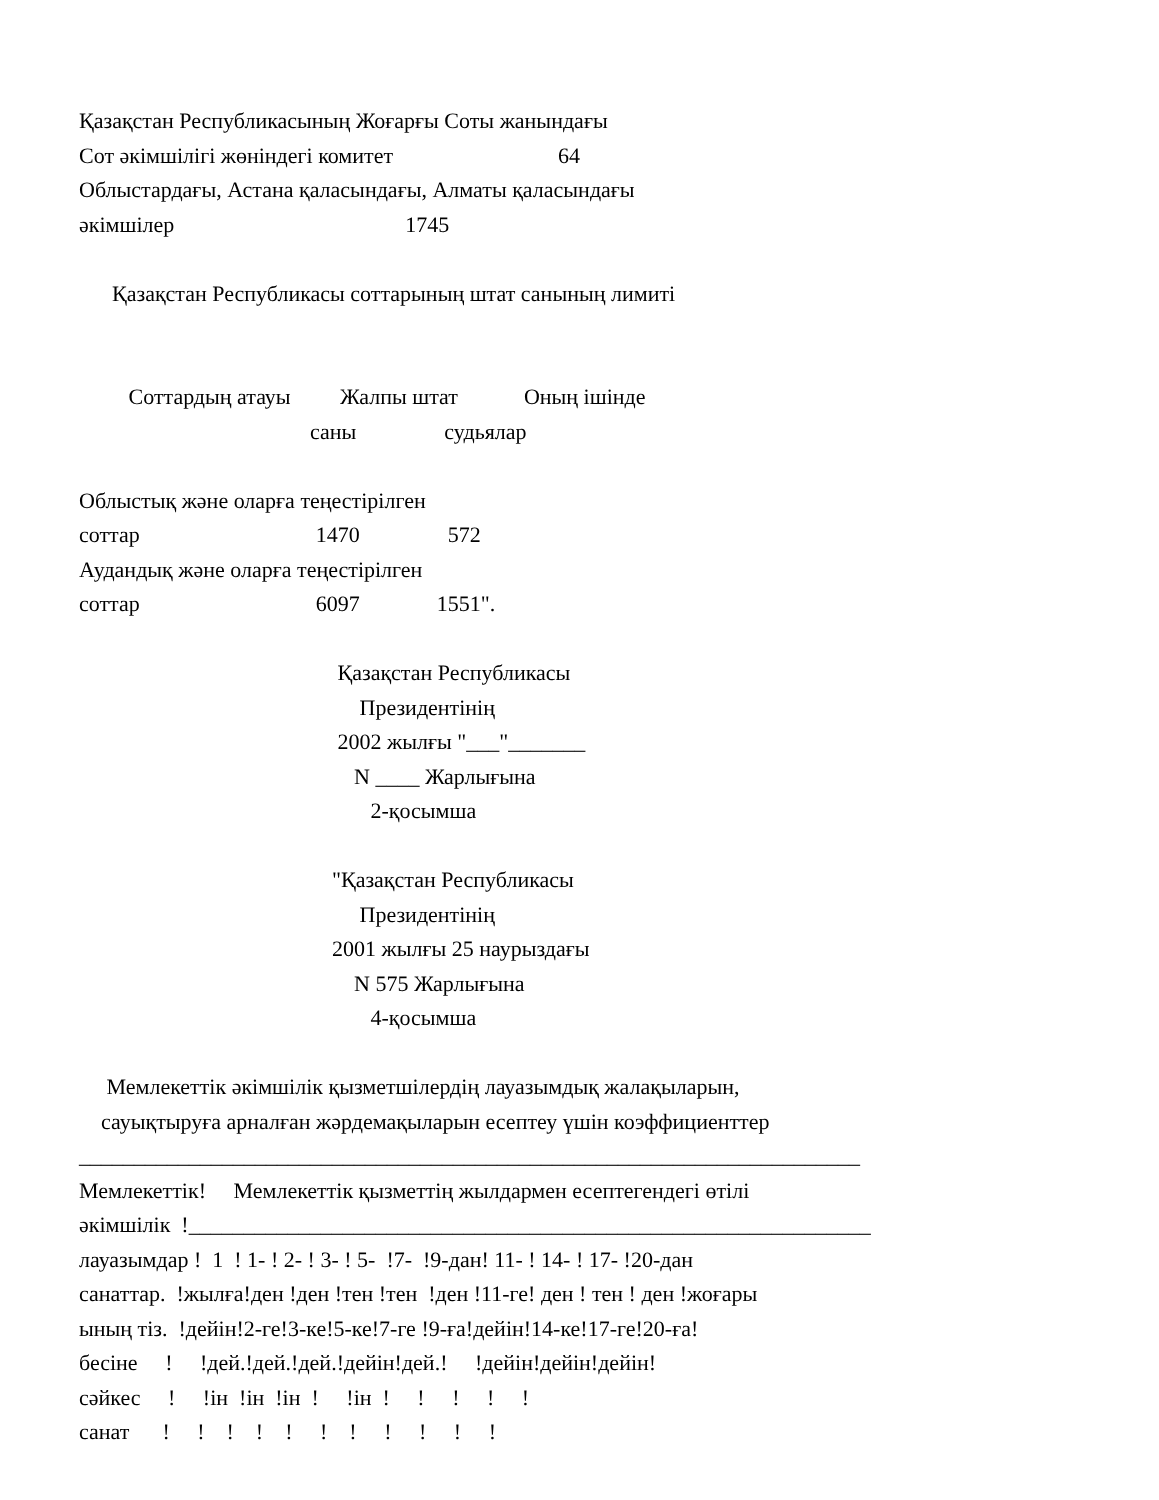Қазақстан Республикасының Жоғарғы Соты жанындағы
Сот әкімшілігі жөніндегі комитет                              64
Облыстардағы, Астана қаласындағы, Алматы қаласындағы
әкімшілер                                          1745

      Қазақстан Республикасы соттарының штат санының лимиті


         Соттардың атауы         Жалпы штат            Оның ішінде
                                          саны                судьялар

Облыстық және оларға теңестірілген
соттар                                1470                572
Аудандық және оларға теңестірілген
соттар                                6097              1551".

                                               Қазақстан Республикасы
                                                   Президентінің
                                               2002 жылғы "___"_______
                                                  N ____ Жарлығына
                                                     2-қосымша

                                              "Қазақстан Республикасы
                                                   Президентінің
                                              2001 жылғы 25 наурыздағы
                                                  N 575 Жарлығына
                                                     4-қосымша

     Мемлекеттік әкімшілік қызметшілердің лауазымдық жалақыларын,
    сауықтыруға арналған жәрдемақыларын есептеу үшін коэффициенттер
_______________________________________________________________________
Мемлекеттік!     Мемлекеттік қызметтің жылдармен есептегендегі өтілі
әкімшілік  !______________________________________________________________
лауазымдар !  1  ! 1- ! 2- ! 3- ! 5-  !7-  !9-дан! 11- ! 14- ! 17- !20-дан
санаттар.  !жылға!ден !ден !тен !тен  !ден !11-ге! ден ! тен ! ден !жоғары
ының тіз.  !дейін!2-ге!3-ке!5-ке!7-ге !9-ға!дейін!14-ке!17-ге!20-ға!
бесіне     !     !дей.!дей.!дей.!дейін!дей.!     !дейін!дейін!дейін!
сәйкес     !     !ін  !ін  !ін  !     !ін  !     !     !     !     !
санат      !     !    !    !    !     !    !     !     !     !     !